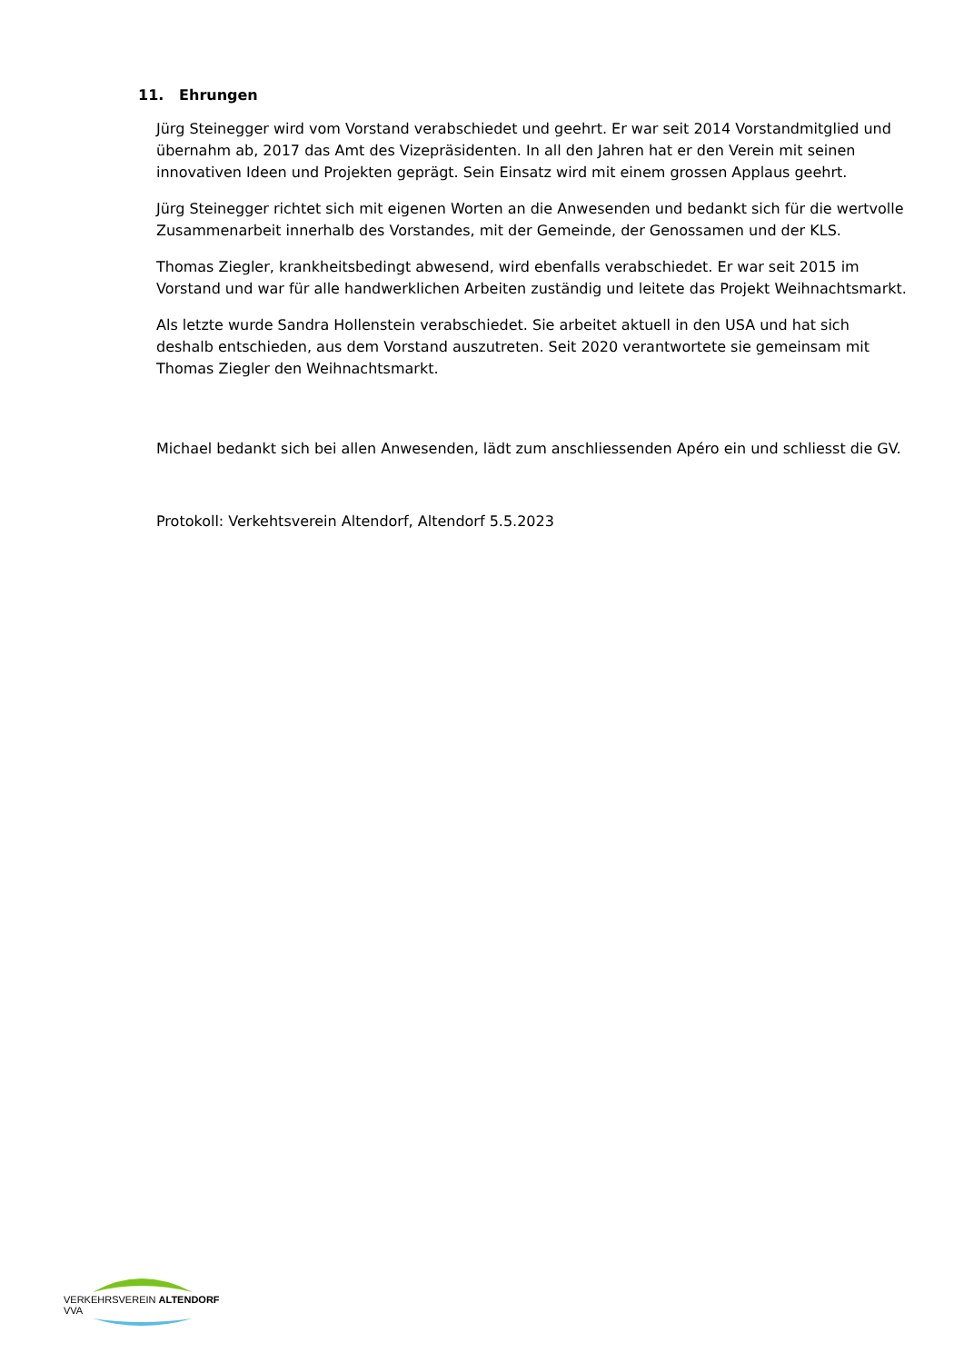11. Ehrungen
Jürg Steinegger wird vom Vorstand verabschiedet und geehrt. Er war seit 2014 Vorstandmitglied und übernahm ab, 2017 das Amt des Vizepräsidenten. In all den Jahren hat er den Verein mit seinen innovativen Ideen und Projekten geprägt. Sein Einsatz wird mit einem grossen Applaus geehrt.
Jürg Steinegger richtet sich mit eigenen Worten an die Anwesenden und bedankt sich für die wertvolle Zusammenarbeit innerhalb des Vorstandes, mit der Gemeinde, der Genossamen und der KLS.
Thomas Ziegler, krankheitsbedingt abwesend, wird ebenfalls verabschiedet. Er war seit 2015 im Vorstand und war für alle handwerklichen Arbeiten zuständig und leitete das Projekt Weihnachtsmarkt.
Als letzte wurde Sandra Hollenstein verabschiedet. Sie arbeitet aktuell in den USA und hat sich deshalb entschieden, aus dem Vorstand auszutreten. Seit 2020 verantwortete sie gemeinsam mit Thomas Ziegler den Weihnachtsmarkt.
Michael bedankt sich bei allen Anwesenden, lädt zum anschliessenden Apéro ein und schliesst die GV.
Protokoll: Verkehtsverein Altendorf, Altendorf 5.5.2023
VERKEHRSVEREIN ALTENDORF VVA